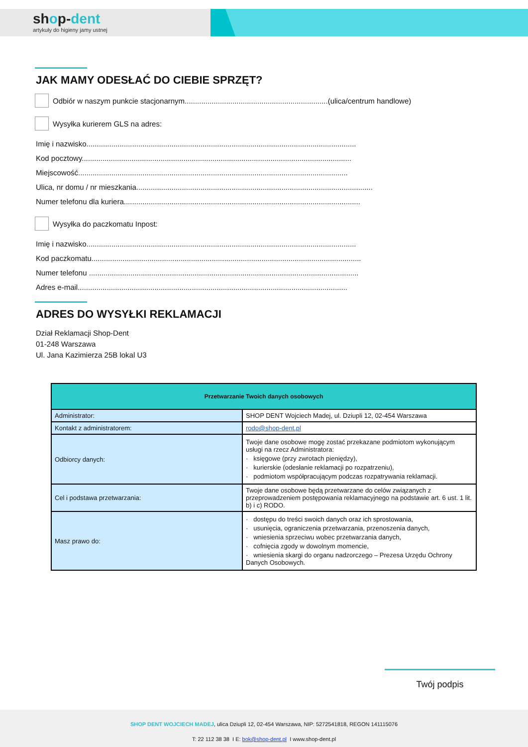shop-dent
artykuły do higieny jamy ustnej
JAK MAMY ODESŁAĆ DO CIEBIE SPRZĘT?
Odbiór w naszym punkcie stacjonarnym.....................................................................(ulica/centrum handlowe)
Wysyłka kurierem GLS na adres:
Imię i nazwisko..................................................................................................................................
Kod pocztowy..................................................................................................................................
Miejscowość..................................................................................................................................
Ulica, nr domu / nr mieszkania..................................................................................................................
Numer telefonu dla kuriera..................................................................................................................
Wysyłka do paczkomatu Inpost:
Imię i nazwisko..................................................................................................................................
Kod paczkomatu..................................................................................................................................
Numer telefonu ..................................................................................................................................
Adres e-mail..................................................................................................................................
ADRES DO WYSYŁKI REKLAMACJI
Dział Reklamacji Shop-Dent
01-248 Warszawa
Ul. Jana Kazimierza 25B lokal U3
| Przetwarzanie Twoich danych osobowych | |
| --- | --- |
| Administrator: | SHOP DENT Wojciech Madej, ul. Dziupli 12, 02-454 Warszawa |
| Kontakt z administratorem: | rodo@shop-dent.pl |
| Odbiorcy danych: | Twoje dane osobowe mogę zostać przekazane podmiotom wykonującym usługi na rzecz Administratora: · księgowe (przy zwrotach pieniędzy), · kurierskie (odesłanie reklamacji po rozpatrzeniu), · podmiotom współpracującym podczas rozpatrywania reklamacji. |
| Cel i podstawa przetwarzania: | Twoje dane osobowe będą przetwarzane do celów związanych z przeprowadzeniem postępowania reklamacyjnego na podstawie art. 6 ust. 1 lit. b) i c) RODO. |
| Masz prawo do: | · dostępu do treści swoich danych oraz ich sprostowania, · usunięcia, ograniczenia przetwarzania, przenoszenia danych, · wniesienia sprzeciwu wobec przetwarzania danych, · cofnięcia zgody w dowolnym momencie, · wniesienia skargi do organu nadzorczego – Prezesa Urzędu Ochrony Danych Osobowych. |
Twój podpis
SHOP DENT WOJCIECH MADEJ, ulica Dziupli 12, 02-454 Warszawa, NIP: 5272541818, REGON 141115076
T: 22 112 38 38 I E: bok@shop-dent.pl I www.shop-dent.pl